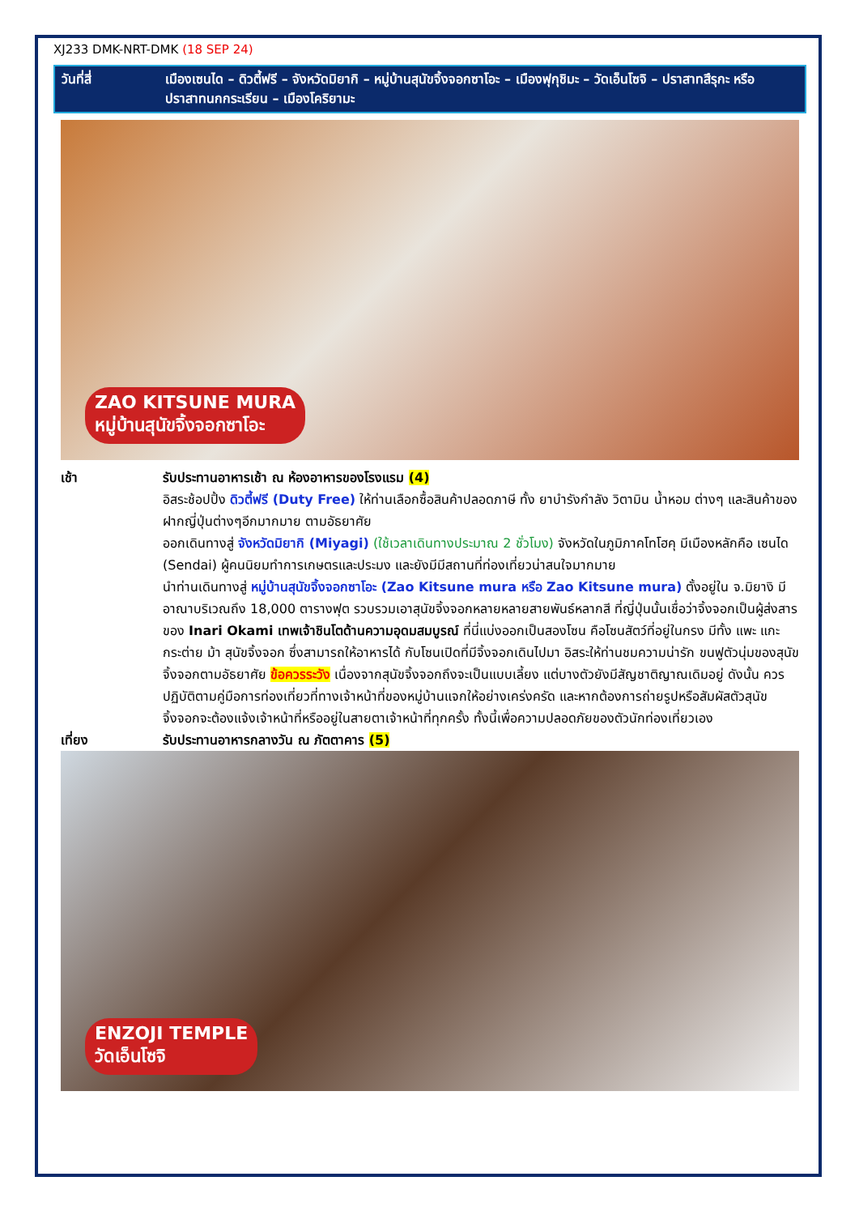XJ233 DMK-NRT-DMK (18 SEP 24)
วันที่สี่ เมืองเซนได – ดิวตี้ฟรี – จังหวัดมิยากิ – หมู่บ้านสุนัขจิ้งจอกซาโอะ – เมืองฟุกุชิมะ – วัดเอ็นโซจิ – ปราสาทสึรุกะ หรือ ปราสาทนกกระเรียน – เมืองโคริยามะ
ZAO KITSUNE MURA
หมู่บ้านสุนัขจิ้งจอกซาโอะ
เช้า รับประทานอาหารเช้า ณ ห้องอาหารของโรงแรม (4)
อิสระช้อปปิ้ง ดิวตี้ฟรี (Duty Free) ให้ท่านเลือกซื้อสินค้าปลอดภาษี ทั้ง ยาบำรังกำลัง วิตามิน น้ำหอม ต่างๆ และสินค้าของฝากญี่ปุ่นต่างๆอีกมากมาย ตามอัธยาศัย
ออกเดินทางสู่ จังหวัดมิยากิ (Miyagi) (ใช้เวลาเดินทางประมาณ 2 ชั่วโมง) จังหวัดในภูมิภาคโทโฮคุ มีเมืองหลักคือ เซนได (Sendai) ผู้คนนิยมทำการเกษตรและประมง และยังมีมีสถานที่ท่องเที่ยวน่าสนใจมากมาย
นำท่านเดินทางสู่ หมู่บ้านสุนัขจิ้งจอกซาโอะ (Zao Kitsune mura หรือ Zao Kitsune mura) ตั้งอยู่ใน จ.มิยางิ มีอาณาบริเวณถึง 18,000 ตารางฟุต รวบรวมเอาสุนัขจิ้งจอกหลายหลายสายพันธ์หลากสี ที่ญี่ปุ่นนั้นเชื่อว่าจิ้งจอกเป็นผู้ส่งสารของ Inari Okami เทพเจ้าชินโตด้านความอุดมสมบูรณ์ ที่นี่แบ่งออกเป็นสองโซน คือโซนสัตว์ที่อยู่ในกรง มีทั้ง แพะ แกะ กระต่าย ม้า สุนัขจิ้งจอก ซึ่งสามารถให้อาหารได้ กับโซนเปิดที่มีจิ้งจอกเดินไปมา อิสระให้ท่านชมความน่ารัก ขนฟูตัวนุ่มของสุนัขจิ้งจอกตามอัธยาศัย ข้อควรระวัง เนื่องจากสุนัขจิ้งจอกถึงจะเป็นแบบเลี้ยง แต่บางตัวยังมีสัญชาติญาณเดิมอยู่ ดังนั้น ควรปฏิบัติตามคู่มือการท่องเที่ยวที่ทางเจ้าหน้าที่ของหมู่บ้านแจกให้อย่างเคร่งครัด และหากต้องการถ่ายรูปหรือสัมผัสตัวสุนัขจิ้งจอกจะต้องแจ้งเจ้าหน้าที่หรืออยู่ในสายตาเจ้าหน้าที่ทุกครั้ง ทั้งนี้เพื่อความปลอดภัยของตัวนักท่องเที่ยวเอง
เที่ยง รับประทานอาหารกลางวัน ณ ภัตตาคาร (5)
ENZOJI TEMPLE
วัดเอ็นโซจิ